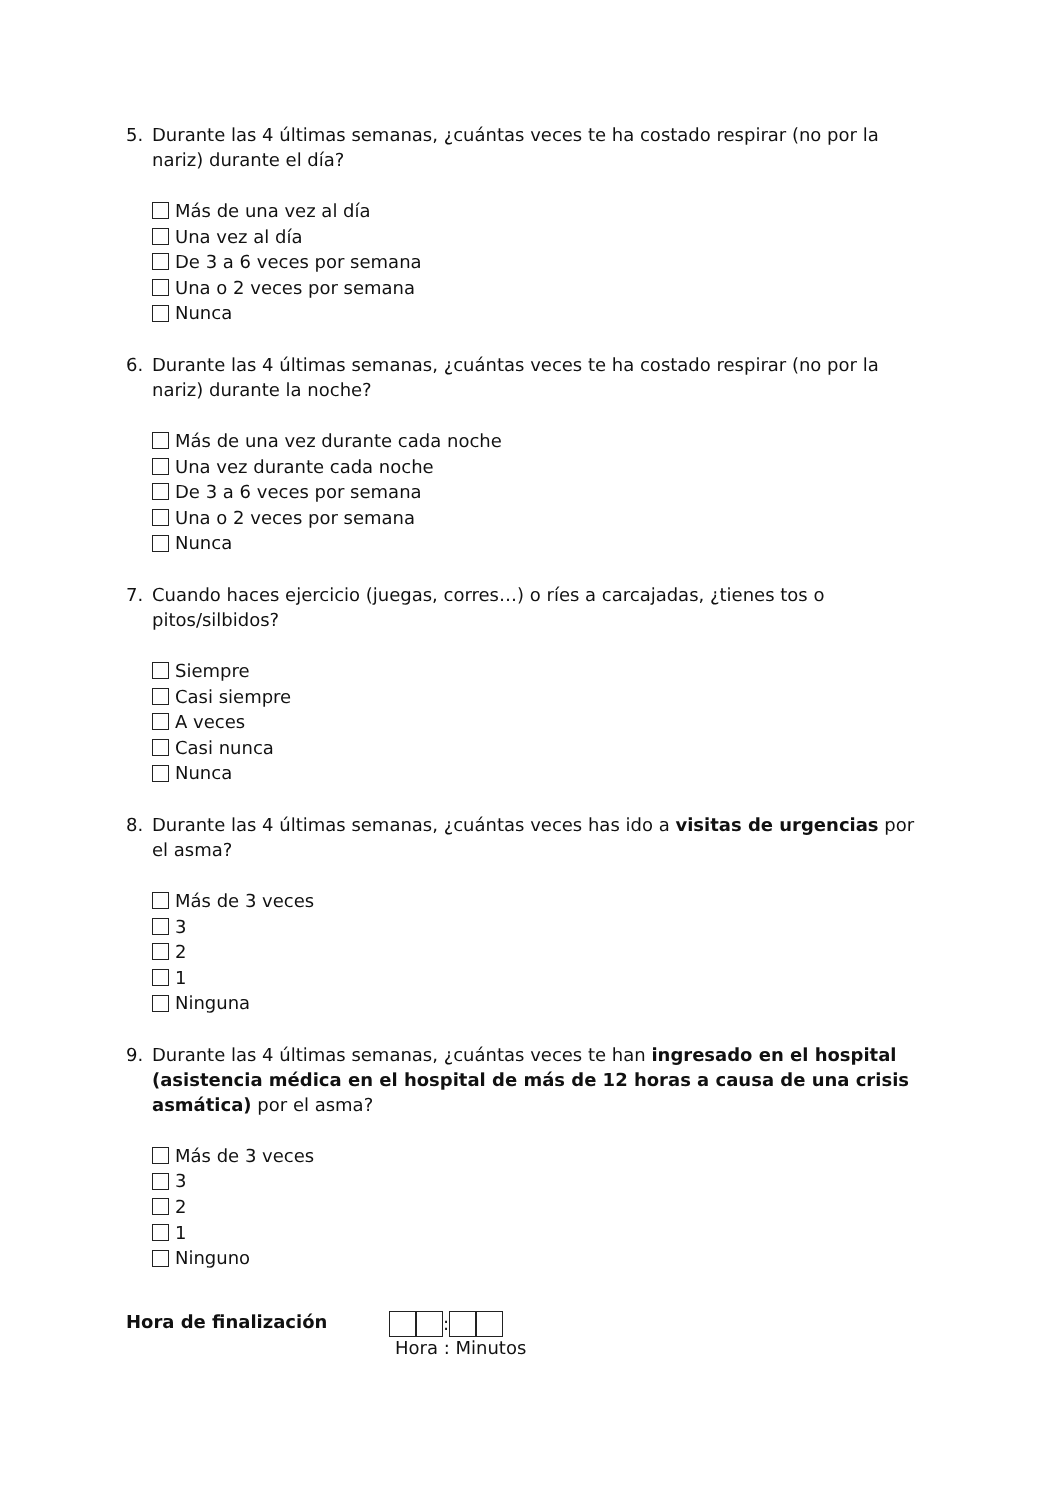5. Durante las 4 últimas semanas, ¿cuántas veces te ha costado respirar (no por la nariz) durante el día?
Más de una vez al día
Una vez al día
De 3 a 6 veces por semana
Una o 2 veces por semana
Nunca
6. Durante las 4 últimas semanas, ¿cuántas veces te ha costado respirar (no por la nariz) durante la noche?
Más de una vez durante cada noche
Una vez durante cada noche
De 3 a 6 veces por semana
Una o 2 veces por semana
Nunca
7. Cuando haces ejercicio (juegas, corres…) o ríes a carcajadas, ¿tienes tos o pitos/silbidos?
Siempre
Casi siempre
A veces
Casi nunca
Nunca
8. Durante las 4 últimas semanas, ¿cuántas veces has ido a visitas de urgencias por el asma?
Más de 3 veces
3
2
1
Ninguna
9. Durante las 4 últimas semanas, ¿cuántas veces te han ingresado en el hospital (asistencia médica en el hospital de más de 12 horas a causa de una crisis asmática) por el asma?
Más de 3 veces
3
2
1
Ninguno
Hora de finalización :
Hora : Minutos